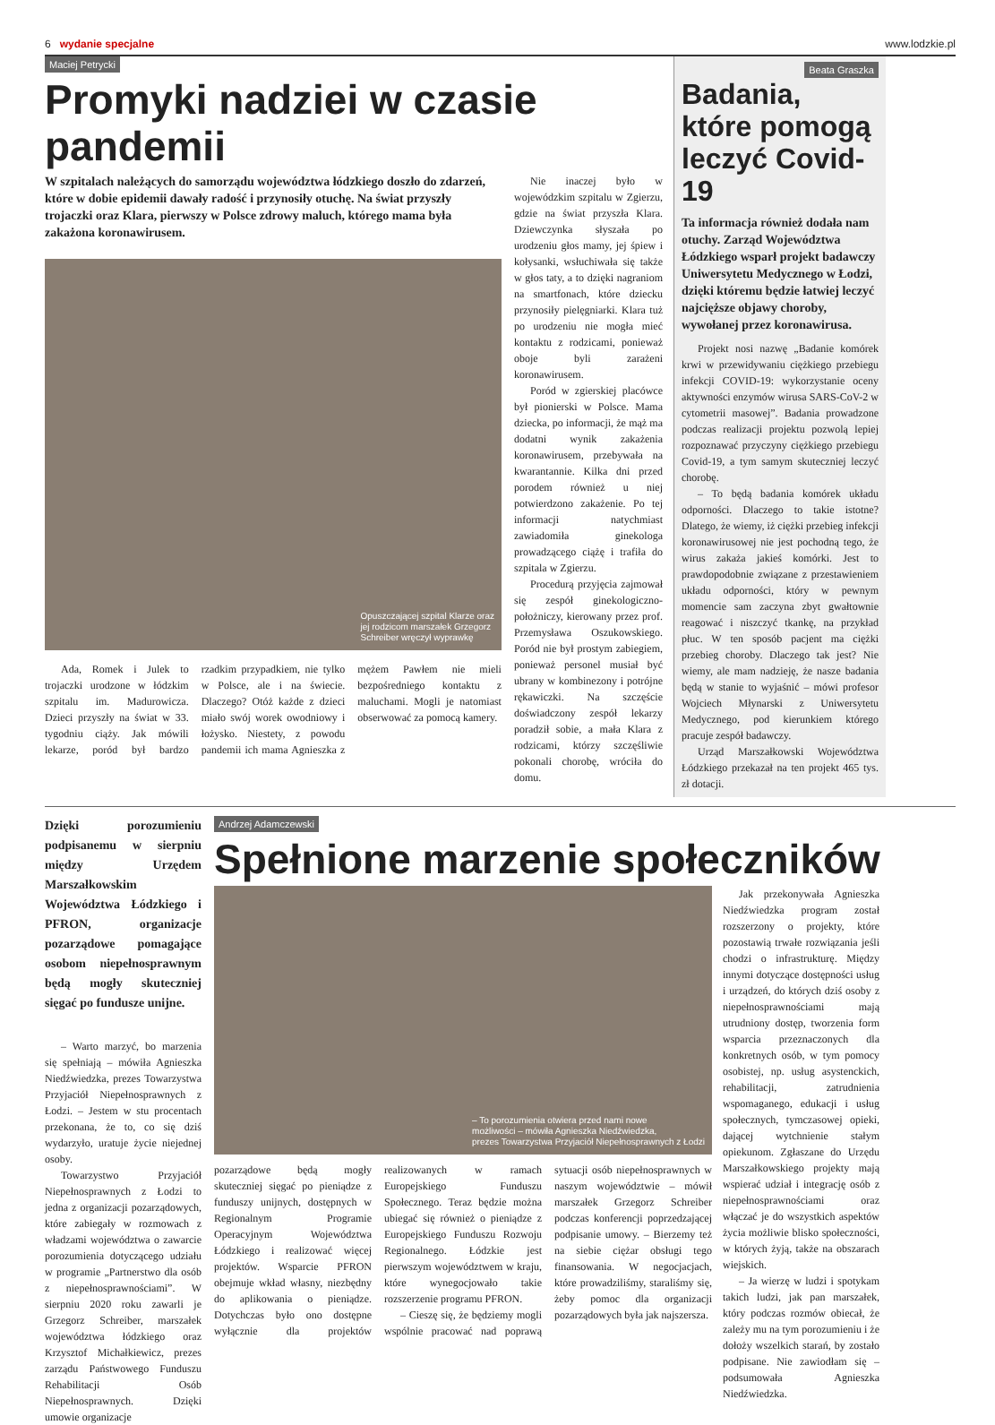6 wydanie specjalne www.lodzkie.pl
Maciej Petrycki
Promyki nadziei w czasie pandemii
W szpitalach należących do samorządu województwa łódzkiego doszło do zdarzeń, które w dobie epidemii dawały radość i przynosiły otuchę. Na świat przyszły trojaczki oraz Klara, pierwszy w Polsce zdrowy maluch, którego mama była zakażona koronawirusem.
Opuszczającej szpital Klarze oraz
jej rodzicom marszałek Grzegorz
Schreiber wręczył wyprawkę
Ada, Romek i Julek to trojaczki urodzone w łódzkim szpitalu im. Madurowicza. Dzieci przyszły na świat w 33. tygodniu ciąży. Jak mówili lekarze, poród był bardzo rzadkim przypadkiem, nie tylko w Polsce, ale i na świecie. Dlaczego? Otóż każde z dzieci miało swój worek owodniowy i łożysko. Niestety, z powodu pandemii ich mama Agnieszka z mężem Pawłem nie mieli bezpośredniego kontaktu z maluchami. Mogli je natomiast obserwować za pomocą kamery.
Nie inaczej było w wojewódzkim szpitalu w Zgierzu, gdzie na świat przyszła Klara. Dziewczynka słyszała po urodzeniu głos mamy, jej śpiew i kołysanki, wsłuchiwała się także w głos taty, a to dzięki nagraniom na smartfonach, które dziecku przynosiły pielęgniarki. Klara tuż po urodzeniu nie mogła mieć kontaktu z rodzicami, ponieważ oboje byli zarażeni koronawirusem.
Poród w zgierskiej placówce był pionierski w Polsce. Mama dziecka, po informacji, że mąż ma dodatni wynik zakażenia koronawirusem, przebywała na kwarantannie. Kilka dni przed porodem również u niej potwierdzono zakażenie. Po tej informacji natychmiast zawiadomiła ginekologa prowadzącego ciążę i trafiła do szpitala w Zgierzu.
Procedurą przyjęcia zajmował się zespół ginekologiczno-położniczy, kierowany przez prof. Przemysława Oszukowskiego. Poród nie był prostym zabiegiem, ponieważ personel musiał być ubrany w kombinezony i potrójne rękawiczki. Na szczęście doświadczony zespół lekarzy poradził sobie, a mała Klara z rodzicami, którzy szczęśliwie pokonali chorobę, wróciła do domu.
Beata Graszka
Badania, które pomogą leczyć Covid-19
Ta informacja również dodała nam otuchy. Zarząd Województwa Łódzkiego wsparł projekt badawczy Uniwersytetu Medycznego w Łodzi, dzięki któremu będzie łatwiej leczyć najcięższe objawy choroby, wywołanej przez koronawirusa.
Projekt nosi nazwę „Badanie komórek krwi w przewidywaniu ciężkiego przebiegu infekcji COVID-19: wykorzystanie oceny aktywności enzymów wirusa SARS-CoV-2 w cytometrii masowej”. Badania prowadzone podczas realizacji projektu pozwolą lepiej rozpoznawać przyczyny ciężkiego przebiegu Covid-19, a tym samym skuteczniej leczyć chorobę.
– To będą badania komórek układu odporności. Dlaczego to takie istotne? Dlatego, że wiemy, iż ciężki przebieg infekcji koronawirusowej nie jest pochodną tego, że wirus zakaża jakieś komórki. Jest to prawdopodobnie związane z przestawieniem układu odporności, który w pewnym momencie sam zaczyna zbyt gwałtownie reagować i niszczyć tkankę, na przykład płuc. W ten sposób pacjent ma ciężki przebieg choroby. Dlaczego tak jest? Nie wiemy, ale mam nadzieję, że nasze badania będą w stanie to wyjaśnić – mówi profesor Wojciech Młynarski z Uniwersytetu Medycznego, pod kierunkiem którego pracuje zespół badawczy.
Urząd Marszałkowski Województwa Łódzkiego przekazał na ten projekt 465 tys. zł dotacji.
Dzięki porozumieniu podpisanemu w sierpniu między Urzędem Marszałkowskim Województwa Łódzkiego i PFRON, organizacje pozarządowe pomagające osobom niepełnosprawnym będą mogły skuteczniej sięgać po fundusze unijne.
– Warto marzyć, bo marzenia się spełniają – mówiła Agnieszka Niedźwiedzka, prezes Towarzystwa Przyjaciół Niepełnosprawnych z Łodzi. – Jestem w stu procentach przekonana, że to, co się dziś wydarzyło, uratuje życie niejednej osoby.
Towarzystwo Przyjaciół Niepełnosprawnych z Łodzi to jedna z organizacji pozarządowych, które zabiegały w rozmowach z władzami województwa o zawarcie porozumienia dotyczącego udziału w programie „Partnerstwo dla osób z niepełnosprawnościami”. W sierpniu 2020 roku zawarli je Grzegorz Schreiber, marszałek województwa łódzkiego oraz Krzysztof Michałkiewicz, prezes zarządu Państwowego Funduszu Rehabilitacji Osób Niepełnosprawnych. Dzięki umowie organizacje
Andrzej Adamczewski
Spełnione marzenie społeczników
– To porozumienia otwiera przed nami nowe
możliwości – mówiła Agnieszka Niedźwiedzka,
prezes Towarzystwa Przyjaciół Niepełnosprawnych z Łodzi
pozarządowe będą mogły skuteczniej sięgać po pieniądze z funduszy unijnych, dostępnych w Regionalnym Programie Operacyjnym Województwa Łódzkiego i realizować więcej projektów. Wsparcie PFRON obejmuje wkład własny, niezbędny do aplikowania o pieniądze. Dotychczas było ono dostępne wyłącznie dla projektów realizowanych w ramach Europejskiego Funduszu Społecznego. Teraz będzie można ubiegać się również o pieniądze z Europejskiego Funduszu Rozwoju Regionalnego. Łódzkie jest pierwszym województwem w kraju, które wynegocjowało takie rozszerzenie programu PFRON.
– Cieszę się, że będziemy mogli wspólnie pracować nad poprawą sytuacji osób niepełnosprawnych w naszym województwie – mówił marszałek Grzegorz Schreiber podczas konferencji poprzedzającej podpisanie umowy. – Bierzemy też na siebie ciężar obsługi tego finansowania. W negocjacjach, które prowadziliśmy, staraliśmy się, żeby pomoc dla organizacji pozarządowych była jak najszersza.
Jak przekonywała Agnieszka Niedźwiedzka program został rozszerzony o projekty, które pozostawią trwałe rozwiązania jeśli chodzi o infrastrukturę. Między innymi dotyczące dostępności usług i urządzeń, do których dziś osoby z niepełnosprawnościami mają utrudniony dostęp, tworzenia form wsparcia przeznaczonych dla konkretnych osób, w tym pomocy osobistej, np. usług asystenckich, rehabilitacji, zatrudnienia wspomaganego, edukacji i usług społecznych, tymczasowej opieki, dającej wytchnienie stałym opiekunom. Zgłaszane do Urzędu Marszałkowskiego projekty mają wspierać udział i integrację osób z niepełnosprawnościami oraz włączać je do wszystkich aspektów życia możliwie blisko społeczności, w których żyją, także na obszarach wiejskich.
– Ja wierzę w ludzi i spotykam takich ludzi, jak pan marszałek, który podczas rozmów obiecał, że zależy mu na tym porozumieniu i że dołoży wszelkich starań, by zostało podpisane. Nie zawiodłam się – podsumowała Agnieszka Niedźwiedzka.